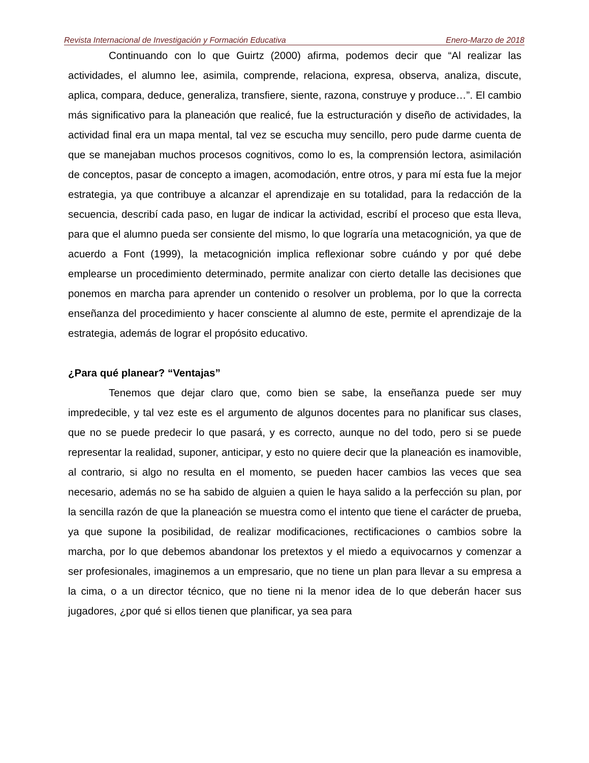Revista Internacional de Investigación y Formación Educativa Enero-Marzo de 2018
Continuando con lo que Guirtz (2000) afirma, podemos decir que “Al realizar las actividades, el alumno lee, asimila, comprende, relaciona, expresa, observa, analiza, discute, aplica, compara, deduce, generaliza, transfiere, siente, razona, construye y produce…”. El cambio más significativo para la planeación que realicé, fue la estructuración y diseño de actividades, la actividad final era un mapa mental, tal vez se escucha muy sencillo, pero pude darme cuenta de que se manejaban muchos procesos cognitivos, como lo es, la comprensión lectora, asimilación de conceptos, pasar de concepto a imagen, acomodación, entre otros, y para mí esta fue la mejor estrategia, ya que contribuye a alcanzar el aprendizaje en su totalidad, para la redacción de la secuencia, describí cada paso, en lugar de indicar la actividad, escribí el proceso que esta lleva, para que el alumno pueda ser consiente del mismo, lo que lograría una metacognición, ya que de acuerdo a Font (1999), la metacognición implica reflexionar sobre cuándo y por qué debe emplearse un procedimiento determinado, permite analizar con cierto detalle las decisiones que ponemos en marcha para aprender un contenido o resolver un problema, por lo que la correcta enseñanza del procedimiento y hacer consciente al alumno de este, permite el aprendizaje de la estrategia, además de lograr el propósito educativo.
¿Para qué planear? “Ventajas”
Tenemos que dejar claro que, como bien se sabe, la enseñanza puede ser muy impredecible, y tal vez este es el argumento de algunos docentes para no planificar sus clases, que no se puede predecir lo que pasará, y es correcto, aunque no del todo, pero si se puede representar la realidad, suponer, anticipar, y esto no quiere decir que la planeación es inamovible, al contrario, si algo no resulta en el momento, se pueden hacer cambios las veces que sea necesario, además no se ha sabido de alguien a quien le haya salido a la perfección su plan, por la sencilla razón de que la planeación se muestra como el intento que tiene el carácter de prueba, ya que supone la posibilidad, de realizar modificaciones, rectificaciones o cambios sobre la marcha, por lo que debemos abandonar los pretextos y el miedo a equivocarnos y comenzar a ser profesionales, imaginemos a un empresario, que no tiene un plan para llevar a su empresa a la cima, o a un director técnico, que no tiene ni la menor idea de lo que deberán hacer sus jugadores, ¿por qué si ellos tienen que planificar, ya sea para